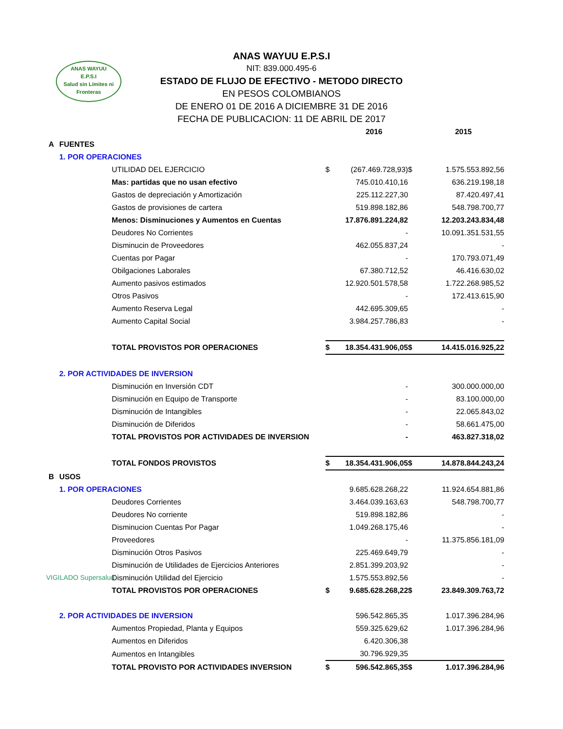ANAS WAYUU
E.P.S.I
Salud sin Límites ni Fronteras
ANAS WAYUU E.P.S.I
NIT: 839.000.495-6
ESTADO DE FLUJO DE EFECTIVO - METODO DIRECTO
EN PESOS COLOMBIANOS
DE ENERO 01 DE 2016 A DICIEMBRE 31 DE 2016
FECHA DE PUBLICACION: 11 DE ABRIL DE 2017
| | | | | 2016 | | 2015 |
| A | FUENTES | | | | | |
| | 1. POR OPERACIONES | | | | | |
| | | UTILIDAD DEL EJERCICIO | $ | (267.469.728,93) | $ | 1.575.553.892,56 |
| | | Mas: partidas que no usan efectivo | | 745.010.410,16 | | 636.219.198,18 |
| | | Gastos de depreciación y Amortización | | 225.112.227,30 | | 87.420.497,41 |
| | | Gastos de provisiones de cartera | | 519.898.182,86 | | 548.798.700,77 |
| | | Menos: Disminuciones y Aumentos en Cuentas | | 17.876.891.224,82 | | 12.203.243.834,48 |
| | | Deudores No Corrientes | | - | | 10.091.351.531,55 |
| | | Disminucin de Proveedores | | 462.055.837,24 | | - |
| | | Cuentas por Pagar | | - | | 170.793.071,49 |
| | | Obilgaciones Laborales | | 67.380.712,52 | | 46.416.630,02 |
| | | Aumento pasivos estimados | | 12.920.501.578,58 | | 1.722.268.985,52 |
| | | Otros Pasivos | | - | | 172.413.615,90 |
| | | Aumento Reserva Legal | | 442.695.309,65 | | - |
| | | Aumento Capital Social | | 3.984.257.786,83 | | - |
| | | TOTAL PROVISTOS POR OPERACIONES | $ | 18.354.431.906,05 | $ | 14.415.016.925,22 |
| | 2. POR ACTIVIDADES DE INVERSION | | | | | |
| | | Disminución en Inversión CDT | | - | | 300.000.000,00 |
| | | Disminución en Equipo de Transporte | | - | | 83.100.000,00 |
| | | Disminución de Intangibles | | - | | 22.065.843,02 |
| | | Disminución de Diferidos | | - | | 58.661.475,00 |
| | | TOTAL PROVISTOS POR ACTIVIDADES DE INVERSION | | - | | 463.827.318,02 |
| | | TOTAL FONDOS PROVISTOS | $ | 18.354.431.906,05 | $ | 14.878.844.243,24 |
| B | USOS | | | | | |
| | 1. POR OPERACIONES | | | 9.685.628.268,22 | | 11.924.654.881,86 |
| | | Deudores Corrientes | | 3.464.039.163,63 | | 548.798.700,77 |
| | | Deudores No corriente | | 519.898.182,86 | | - |
| | | Disminucion Cuentas Por Pagar | | 1.049.268.175,46 | | - |
| | | Proveedores | | - | | 11.375.856.181,09 |
| | | Disminución Otros Pasivos | | 225.469.649,79 | | - |
| | | Disminución de Utilidades de Ejercicios Anteriores | | 2.851.399.203,92 | | - |
| | | Disminución Utilidad del Ejercicio | | 1.575.553.892,56 | | - |
| | | TOTAL PROVISTOS POR OPERACIONES | $ | 9.685.628.268,22 | $ | 23.849.309.763,72 |
| | 2. POR ACTIVIDADES DE INVERSION | | | 596.542.865,35 | | 1.017.396.284,96 |
| | | Aumentos Propiedad, Planta y Equipos | | 559.325.629,62 | | 1.017.396.284,96 |
| | | Aumentos en Diferidos | | 6.420.306,38 | | |
| | | Aumentos en Intangibles | | 30.796.929,35 | | |
| | | TOTAL PROVISTO POR ACTIVIDADES INVERSION | $ | 596.542.865,35 | $ | 1.017.396.284,96 |
VIGILADO Supersalud